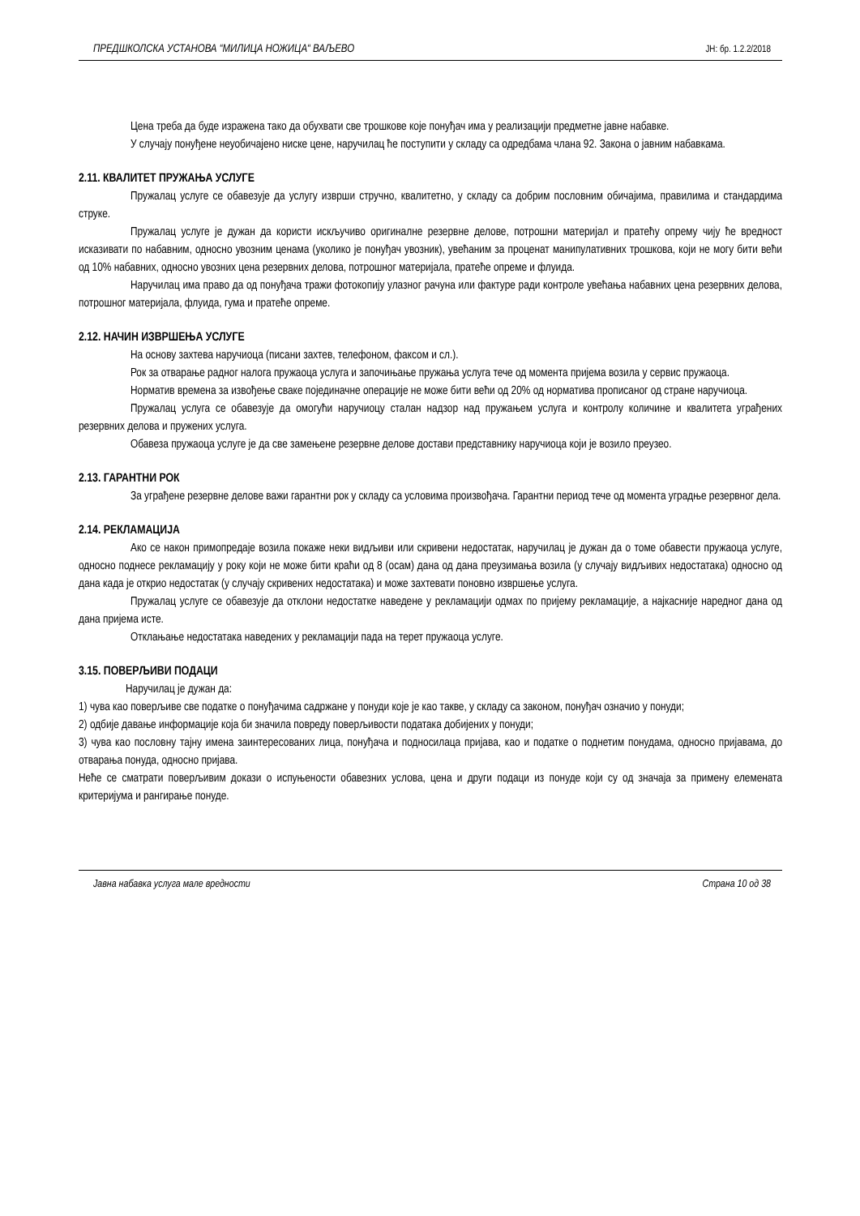ПРЕДШКОЛСКА УСТАНОВА “МИЛИЦА НОЖИЦА“ ВАЉЕВО ЈН: бр. 1.2.2/2018
Цена треба да буде изражена тако да обухвати све трошкове које понуђач има у реализацији предметне јавне набавке.
У случају понуђене неуобичајено ниске цене, наручилац ће поступити у складу са одредбама члана 92. Закона о јавним набавкама.
2.11. КВАЛИТЕТ ПРУЖАЊА УСЛУГЕ
Пружалац услуге се обавезује да услугу изврши стручно, квалитетно, у складу са добрим пословним обичајима, правилима и стандардима струке.
Пружалац услуге је дужан да користи искључиво оригиналне резервне делове, потрошни материјал и пратећу опрему чију ће вредност исказивати по набавним, односно увозним ценама (уколико је понуђач увозник), увећаним за проценат манипулативних трошкова, који не могу бити већи од 10% набавних, односно увозних цена резервних делова, потрошног материјала, пратеће опреме и флуида.
Наручилац има право да од понуђача тражи фотокопију улазног рачуна или фактуре ради контроле увећања набавних цена резервних делова, потрошног материјала, флуида, гума и пратеће опреме.
2.12. НАЧИН ИЗВРШЕЊА УСЛУГЕ
На основу захтева наручиоца (писани захтев, телефоном, факсом и сл.).
Рок за отварање радног налога пружаоца услуга и започињање пружања услуга тече од момента пријема возила у сервис пружаоца.
Норматив времена за извођење сваке појединачне операције не може бити већи од 20% од норматива прописаног од стране наручиоца.
Пружалац услуга се обавезује да омогући наручиоцу сталан надзор над пружањем услуга и контролу количине и квалитета уграђених резервних делова и пружених услуга.
Обавеза пружаоца услуге је да све замењене резервне делове достави представнику наручиоца који је возило преузео.
2.13. ГАРАНТНИ РОК
За уграђене резервне делове важи гарантни рок у складу са условима произвођача. Гарантни период тече од момента уградње резервног дела.
2.14. РЕКЛАМАЦИЈА
Ако се након примопредаје возила покаже неки видљиви или скривени недостатак, наручилац је дужан да о томе обавести пружаоца услуге, односно поднесе рекламацију у року који не може бити краћи од 8 (осам) дана од дана преузимања возила (у случају видљивих недостатака) односно од дана када је открио недостатак (у случају скривених недостатака) и може захтевати поновно извршење услуга.
Пружалац услуге се обавезује да отклони недостатке наведене у рекламацији одмах по пријему рекламације, а најкасније наредног дана од дана пријема исте.
Отклањање недостатака наведених у рекламацији пада на терет пружаоца услуге.
3.15. ПОВЕРЉИВИ ПОДАЦИ
Наручилац је дужан да:
1) чува као поверљиве све податке о понуђачима садржане у понуди које је као такве, у складу са законом, понуђач означио у понуди;
2) одбије давање информације која би значила повреду поверљивости података добијених у понуди;
3) чува као пословну тајну имена заинтересованих лица, понуђача и подносилаца пријава, као и податке о поднетим понудама, односно пријавама, до отварања понуда, односно пријава.
Неће се сматрати поверљивим докази о испуњености обавезних услова, цена и други подаци из понуде који су од значаја за примену елемената критеријума и рангирање понуде.
Јавна набавка услуга мале вредности Страна 10 од 38